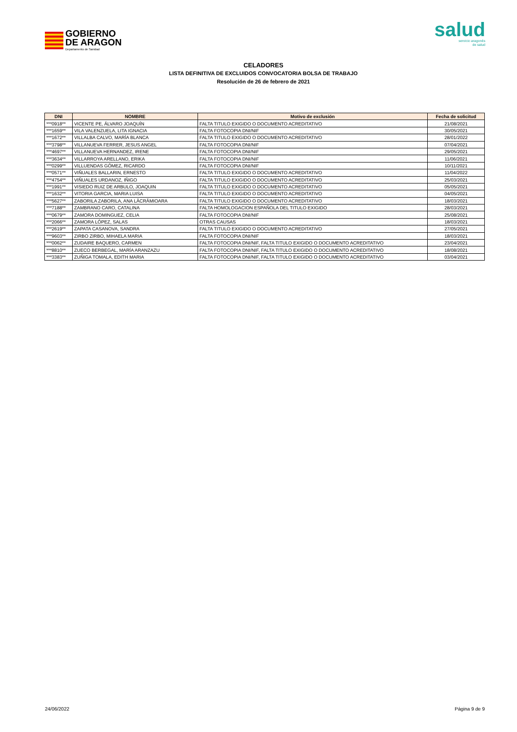GOBIERNO
DE ARAGON
Departamento de Sanidad
salud
servicio aragonés
de salud
CELADORES
LISTA DEFINITIVA DE EXCLUIDOS CONVOCATORIA BOLSA DE TRABAJO
Resolución de 26 de febrero de 2021
| DNI | NOMBRE | Motivo de exclusión | Fecha de solicitud |
| --- | --- | --- | --- |
| ***0918** | VICENTE PE, ÁLVARO JOAQUÍN | FALTA TITULO EXIGIDO O DOCUMENTO ACREDITATIVO | 21/08/2021 |
| ***1659** | VILA VALENZUELA, LITA IGNACIA | FALTA FOTOCOPIA DNI/NIF | 30/05/2021 |
| ***1672** | VILLALBA CALVO, MARÍA BLANCA | FALTA TITULO EXIGIDO O DOCUMENTO ACREDITATIVO | 28/01/2022 |
| ***3798** | VILLANUEVA FERRER, JESUS ANGEL | FALTA FOTOCOPIA DNI/NIF | 07/04/2021 |
| ***4697** | VILLANUEVA HERNANDEZ, IRENE | FALTA FOTOCOPIA DNI/NIF | 29/05/2021 |
| ***3634** | VILLARROYA ARELLANO, ERIKA | FALTA FOTOCOPIA DNI/NIF | 11/06/2021 |
| ***0299** | VILLUENDAS GÓMEZ, RICARDO | FALTA FOTOCOPIA DNI/NIF | 10/11/2021 |
| ***0571** | VIÑUALES BALLARIN, ERNESTO | FALTA TITULO EXIGIDO O DOCUMENTO ACREDITATIVO | 11/04/2022 |
| ***4754** | VIÑUALES URDANOZ, IÑIGO | FALTA TITULO EXIGIDO O DOCUMENTO ACREDITATIVO | 25/03/2021 |
| ***1991** | VISIEDO RUIZ DE ARBULO, JOAQUIN | FALTA TITULO EXIGIDO O DOCUMENTO ACREDITATIVO | 05/05/2021 |
| ***1632** | VITORIA GARCIA, MARIA LUISA | FALTA TITULO EXIGIDO O DOCUMENTO ACREDITATIVO | 04/05/2021 |
| ***5627** | ZABORILA ZABORILA, ANA LĂCRĂMIOARA | FALTA TITULO EXIGIDO O DOCUMENTO ACREDITATIVO | 18/03/2021 |
| ***7188** | ZAMBRANO CARO, CATALINA | FALTA HOMOLOGACION ESPAÑOLA DEL TITULO EXIGIDO | 28/03/2021 |
| ***0679** | ZAMORA DOMINGUEZ, CELIA | FALTA FOTOCOPIA DNI/NIF | 25/08/2021 |
| ***2066** | ZAMORA LÓPEZ, SALAS | OTRAS CAUSAS | 18/03/2021 |
| ***2619** | ZAPATA CASANOVA, SANDRA | FALTA TITULO EXIGIDO O DOCUMENTO ACREDITATIVO | 27/05/2021 |
| ***9603** | ZIRBO ZIRBO, MIHAELA MARIA | FALTA FOTOCOPIA DNI/NIF | 18/03/2021 |
| ***0062** | ZUDAIRE BAQUERO, CARMEN | FALTA FOTOCOPIA DNI/NIF, FALTA TITULO EXIGIDO O DOCUMENTO ACREDITATIVO | 23/04/2021 |
| ***8810** | ZUECO BERBEGAL, MARÍA ARANZAZU | FALTA FOTOCOPIA DNI/NIF, FALTA TITULO EXIGIDO O DOCUMENTO ACREDITATIVO | 18/08/2021 |
| ***3383** | ZUÑIGA TOMALA, EDITH MARIA | FALTA FOTOCOPIA DNI/NIF, FALTA TITULO EXIGIDO O DOCUMENTO ACREDITATIVO | 03/04/2021 |
24/06/2022 Página 9 de 9